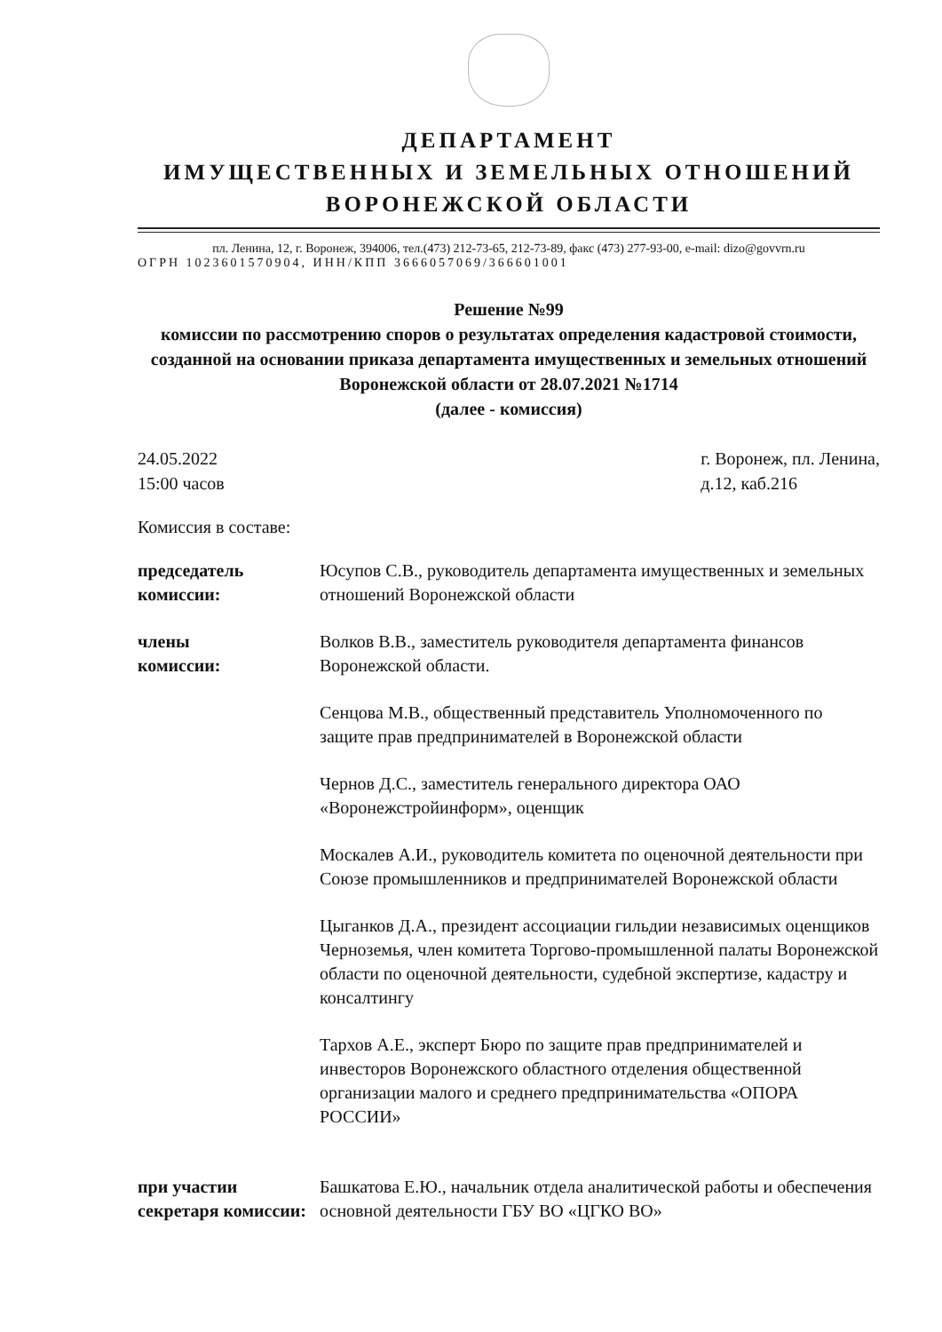ДЕПАРТАМЕНТ
ИМУЩЕСТВЕННЫХ И ЗЕМЕЛЬНЫХ ОТНОШЕНИЙ
ВОРОНЕЖСКОЙ ОБЛАСТИ
пл. Ленина, 12, г. Воронеж, 394006, тел.(473) 212-73-65, 212-73-89, факс (473) 277-93-00, e-mail: dizo@govvrn.ru
ОГРН 1023601570904, ИНН/КПП 3666057069/366601001
Решение №99
комиссии по рассмотрению споров о результатах определения кадастровой стоимости, созданной на основании приказа департамента имущественных и земельных отношений Воронежской области от 28.07.2021 №1714
(далее - комиссия)
24.05.2022
15:00 часов
г. Воронеж, пл. Ленина,
д.12, каб.216
Комиссия в составе:
председатель комиссии:
Юсупов С.В., руководитель департамента имущественных и земельных отношений Воронежской области
члены
комиссии:
Волков В.В., заместитель руководителя департамента финансов Воронежской области.
Сенцова М.В., общественный представитель Уполномоченного по защите прав предпринимателей в Воронежской области
Чернов Д.С., заместитель генерального директора ОАО «Воронежстройинформ», оценщик
Москалев А.И., руководитель комитета по оценочной деятельности при Союзе промышленников и предпринимателей Воронежской области
Цыганков Д.А., президент ассоциации гильдии независимых оценщиков Черноземья, член комитета Торгово-промышленной палаты Воронежской области по оценочной деятельности, судебной экспертизе, кадастру и консалтингу
Тархов А.Е., эксперт Бюро по защите прав предпринимателей и инвесторов Воронежского областного отделения общественной организации малого и среднего предпринимательства «ОПОРА РОССИИ»
при участии секретаря комиссии:
Башкатова Е.Ю., начальник отдела аналитической работы и обеспечения основной деятельности ГБУ ВО «ЦГКО ВО»